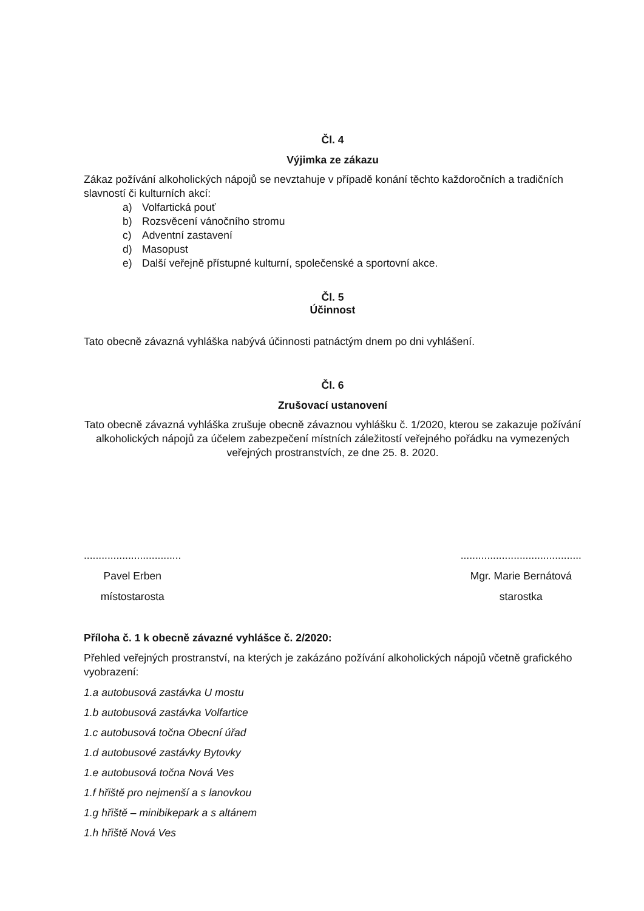Čl. 4
Výjimka ze zákazu
Zákaz požívání alkoholických nápojů se nevztahuje v případě konání těchto každoročních a tradičních slavností či kulturních akcí:
a) Volfartická pouť
b) Rozsvěcení vánočního stromu
c) Adventní zastavení
d) Masopust
e) Další veřejně přístupné kulturní, společenské a sportovní akce.
Čl. 5
Účinnost
Tato obecně závazná vyhláška nabývá účinnosti patnáctým dnem po dni vyhlášení.
Čl. 6
Zrušovací ustanovení
Tato obecně závazná vyhláška zrušuje obecně závaznou vyhlášku č. 1/2020, kterou se zakazuje požívání alkoholických nápojů za účelem zabezpečení místních záležitostí veřejného pořádku na vymezených veřejných prostranstvích, ze dne 25. 8. 2020.
.................................
Pavel Erben
místostarosta
.........................................
Mgr. Marie Bernátová
starostka
Příloha č. 1 k obecně závazné vyhlášce č. 2/2020:
Přehled veřejných prostranství, na kterých je zakázáno požívání alkoholických nápojů včetně grafického vyobrazení:
1.a autobusová zastávka U mostu
1.b autobusová zastávka Volfartice
1.c autobusová točna Obecní úřad
1.d autobusové zastávky Bytovky
1.e autobusová točna Nová Ves
1.f hřiště pro nejmenší a s lanovkou
1.g hřiště – minibikepark a s altánem
1.h hřiště Nová Ves